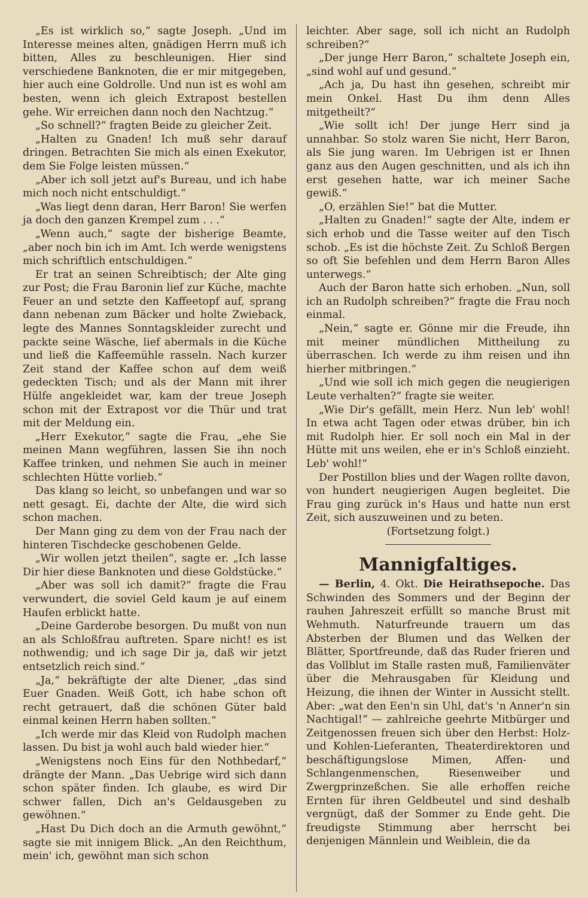„Es ist wirklich so,“ sagte Joseph. „Und im Interesse meines alten, gnädigen Herrn muß ich bitten, Alles zu beschleunigen. Hier sind verschiedene Banknoten, die er mir mitgegeben, hier auch eine Goldrolle. Und nun ist es wohl am besten, wenn ich gleich Extrapost bestellen gehe. Wir erreichen dann noch den Nachtzug.“
„So schnell?“ fragten Beide zu gleicher Zeit.
„Halten zu Gnaden! Ich muß sehr darauf dringen. Betrachten Sie mich als einen Exekutor, dem Sie Folge leisten müssen.“
„Aber ich soll jetzt auf's Bureau, und ich habe mich noch nicht entschuldigt.“
„Was liegt denn daran, Herr Baron! Sie werfen ja doch den ganzen Krempel zum . . .“
„Wenn auch,“ sagte der bisherige Beamte, „aber noch bin ich im Amt. Ich werde wenigstens mich schriftlich entschuldigen.“
Er trat an seinen Schreibtisch; der Alte ging zur Post; die Frau Baronin lief zur Küche, machte Feuer an und setzte den Kaffeetopf auf, sprang dann nebenan zum Bäcker und holte Zwieback, legte des Mannes Sonntagskleider zurecht und packte seine Wäsche, lief abermals in die Küche und ließ die Kaffeemühle rasseln. Nach kurzer Zeit stand der Kaffee schon auf dem weiß gedeckten Tisch; und als der Mann mit ihrer Hülfe angekleidet war, kam der treue Joseph schon mit der Extrapost vor die Thür und trat mit der Meldung ein.
„Herr Exekutor,“ sagte die Frau, „ehe Sie meinen Mann wegführen, lassen Sie ihn noch Kaffee trinken, und nehmen Sie auch in meiner schlechten Hütte vorlieb.“
Das klang so leicht, so unbefangen und war so nett gesagt. Ei, dachte der Alte, die wird sich schon machen.
Der Mann ging zu dem von der Frau nach der hinteren Tischdecke geschobenen Gelde.
„Wir wollen jetzt theilen“, sagte er. „Ich lasse Dir hier diese Banknoten und diese Goldstücke.“
„Aber was soll ich damit?“ fragte die Frau verwundert, die soviel Geld kaum je auf einem Haufen erblickt hatte.
„Deine Garderobe besorgen. Du mußt von nun an als Schloßfrau auftreten. Spare nicht! es ist nothwendig; und ich sage Dir ja, daß wir jetzt entsetzlich reich sind.“
„Ja,“ bekräftigte der alte Diener, „das sind Euer Gnaden. Weiß Gott, ich habe schon oft recht getrauert, daß die schönen Güter bald einmal keinen Herrn haben sollten.“
„Ich werde mir das Kleid von Rudolph machen lassen. Du bist ja wohl auch bald wieder hier.“
„Wenigstens noch Eins für den Nothbedarf,“ drängte der Mann. „Das Uebrige wird sich dann schon später finden. Ich glaube, es wird Dir schwer fallen, Dich an's Geldausgeben zu gewöhnen.“
„Hast Du Dich doch an die Armuth gewöhnt,“ sagte sie mit innigem Blick. „An den Reichthum, mein' ich, gewöhnt man sich schon
leichter. Aber sage, soll ich nicht an Rudolph schreiben?“
„Der junge Herr Baron,“ schaltete Joseph ein, „sind wohl auf und gesund.“
„Ach ja, Du hast ihn gesehen, schreibt mir mein Onkel. Hast Du ihm denn Alles mitgetheilt?“
„Wie sollt ich! Der junge Herr sind ja unnahbar. So stolz waren Sie nicht, Herr Baron, als Sie jung waren. Im Uebrigen ist er Ihnen ganz aus den Augen geschnitten, und als ich ihn erst gesehen hatte, war ich meiner Sache gewiß.“
„O, erzählen Sie!“ bat die Mutter.
„Halten zu Gnaden!“ sagte der Alte, indem er sich erhob und die Tasse weiter auf den Tisch schob. „Es ist die höchste Zeit. Zu Schloß Bergen so oft Sie befehlen und dem Herrn Baron Alles unterwegs.“
Auch der Baron hatte sich erhoben. „Nun, soll ich an Rudolph schreiben?“ fragte die Frau noch einmal.
„Nein,“ sagte er. Gönne mir die Freude, ihn mit meiner mündlichen Mittheilung zu überraschen. Ich werde zu ihm reisen und ihn hierher mitbringen.“
„Und wie soll ich mich gegen die neugierigen Leute verhalten?“ fragte sie weiter.
„Wie Dir's gefällt, mein Herz. Nun leb' wohl! In etwa acht Tagen oder etwas drüber, bin ich mit Rudolph hier. Er soll noch ein Mal in der Hütte mit uns weilen, ehe er in's Schloß einzieht. Leb' wohl!“
Der Postillon blies und der Wagen rollte davon, von hundert neugierigen Augen begleitet. Die Frau ging zurück in's Haus und hatte nun erst Zeit, sich auszuweinen und zu beten.
(Fortsetzung folgt.)
Mannigfaltiges.
— Berlin, 4. Okt. Die Heirathsepoche. Das Schwinden des Sommers und der Beginn der rauhen Jahreszeit erfüllt so manche Brust mit Wehmuth. Naturfreunde trauern um das Absterben der Blumen und das Welken der Blätter, Sportfreunde, daß das Ruder frieren und das Vollblut im Stalle rasten muß, Familienväter über die Mehrausgaben für Kleidung und Heizung, die ihnen der Winter in Aussicht stellt. Aber: „wat den Een'n sin Uhl, dat's 'n Anner'n sin Nachtigal!“ — zahlreiche geehrte Mitbürger und Zeitgenossen freuen sich über den Herbst: Holz- und Kohlen-Lieferanten, Theaterdirektoren und beschäftigungslose Mimen, Affen- und Schlangenmenschen, Riesenweiber und Zwergprinzeßchen. Sie alle erhoffen reiche Ernten für ihren Geldbeutel und sind deshalb vergnügt, daß der Sommer zu Ende geht. Die freudigste Stimmung aber herrscht bei denjenigen Männlein und Weiblein, die da